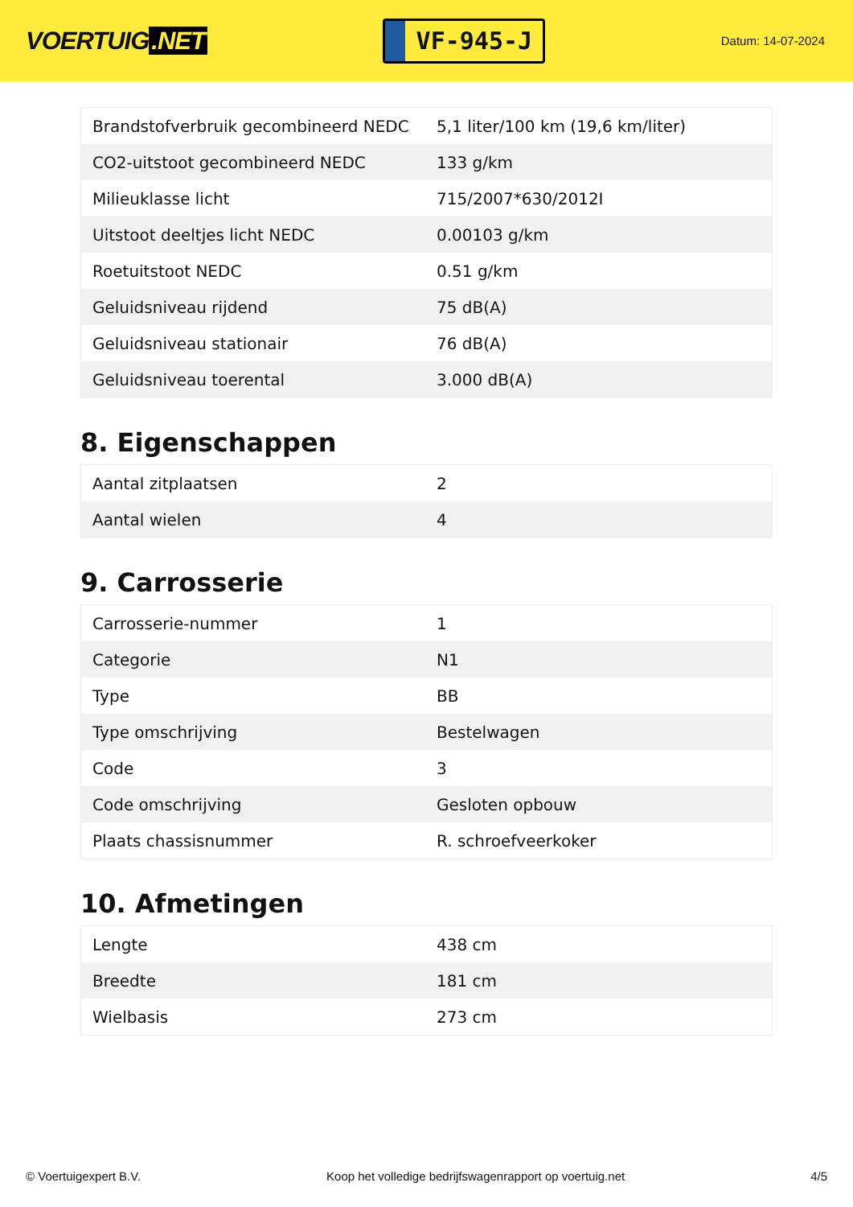VOERTUIG.NET
VF-945-J
Datum: 14-07-2024
| Brandstofverbruik gecombineerd NEDC | 5,1 liter/100 km (19,6 km/liter) |
| CO2-uitstoot gecombineerd NEDC | 133 g/km |
| Milieuklasse licht | 715/2007*630/2012I |
| Uitstoot deeltjes licht NEDC | 0.00103 g/km |
| Roetuitstoot NEDC | 0.51 g/km |
| Geluidsniveau rijdend | 75 dB(A) |
| Geluidsniveau stationair | 76 dB(A) |
| Geluidsniveau toerental | 3.000 dB(A) |
8. Eigenschappen
| Aantal zitplaatsen | 2 |
| Aantal wielen | 4 |
9. Carrosserie
| Carrosserie-nummer | 1 |
| Categorie | N1 |
| Type | BB |
| Type omschrijving | Bestelwagen |
| Code | 3 |
| Code omschrijving | Gesloten opbouw |
| Plaats chassisnummer | R. schroefveerkoker |
10. Afmetingen
| Lengte | 438 cm |
| Breedte | 181 cm |
| Wielbasis | 273 cm |
© Voertuigexpert B.V. Koop het volledige bedrijfswagenrapport op voertuig.net 4/5